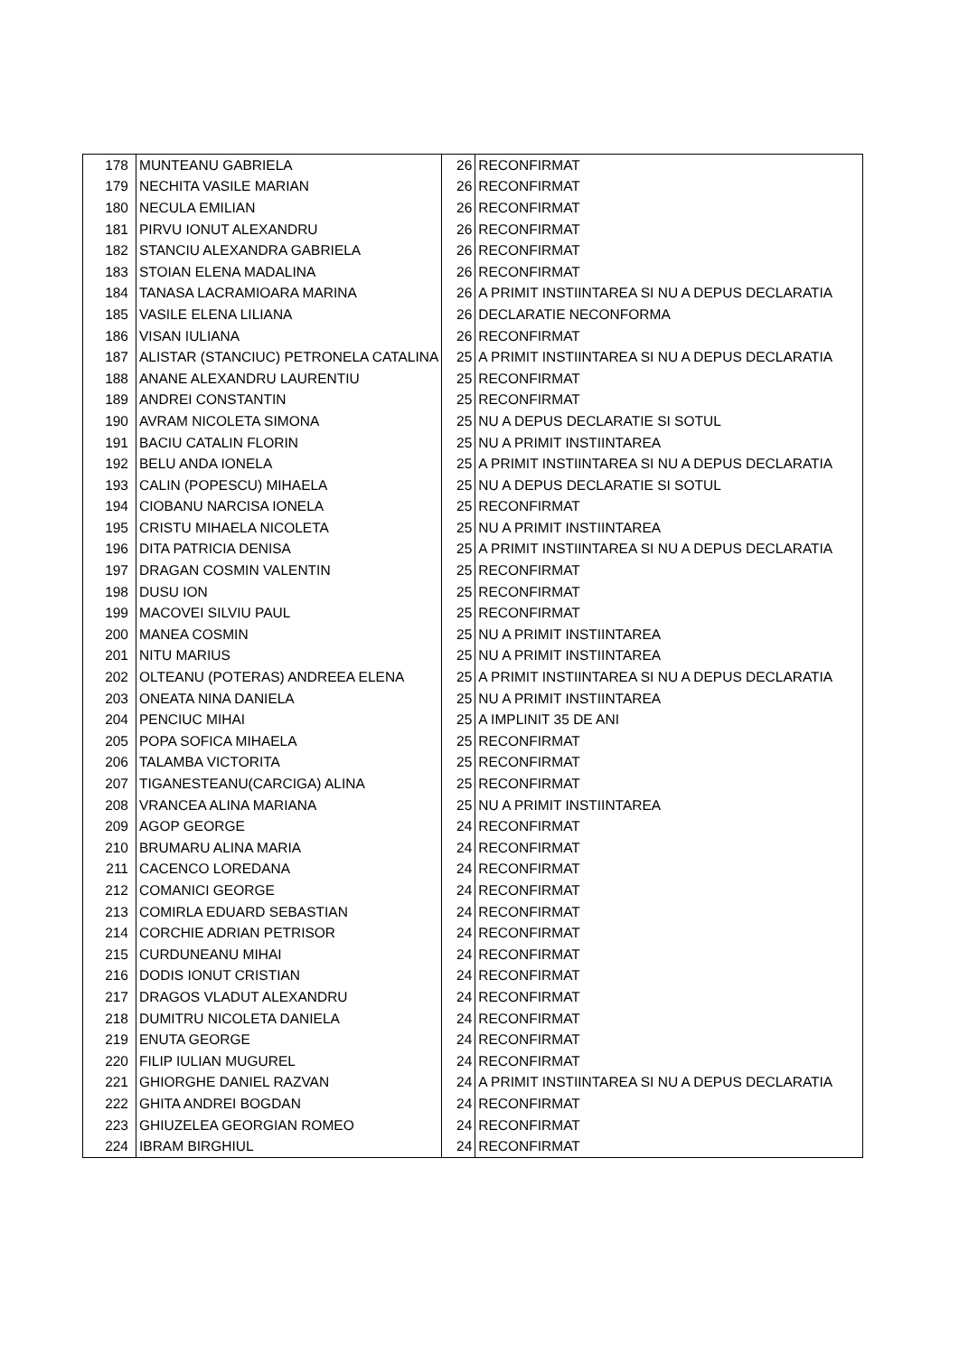| 178 | MUNTEANU GABRIELA | 26 | RECONFIRMAT |
| 179 | NECHITA VASILE MARIAN | 26 | RECONFIRMAT |
| 180 | NECULA EMILIAN | 26 | RECONFIRMAT |
| 181 | PIRVU IONUT ALEXANDRU | 26 | RECONFIRMAT |
| 182 | STANCIU ALEXANDRA GABRIELA | 26 | RECONFIRMAT |
| 183 | STOIAN ELENA MADALINA | 26 | RECONFIRMAT |
| 184 | TANASA LACRAMIOARA MARINA | 26 | A PRIMIT INSTIINTAREA SI NU A DEPUS DECLARATIA |
| 185 | VASILE ELENA LILIANA | 26 | DECLARATIE NECONFORMA |
| 186 | VISAN IULIANA | 26 | RECONFIRMAT |
| 187 | ALISTAR (STANCIUC) PETRONELA CATALINA | 25 | A PRIMIT INSTIINTAREA SI NU A DEPUS DECLARATIA |
| 188 | ANANE ALEXANDRU LAURENTIU | 25 | RECONFIRMAT |
| 189 | ANDREI CONSTANTIN | 25 | RECONFIRMAT |
| 190 | AVRAM NICOLETA SIMONA | 25 | NU A DEPUS DECLARATIE SI SOTUL |
| 191 | BACIU CATALIN FLORIN | 25 | NU A PRIMIT INSTIINTAREA |
| 192 | BELU ANDA IONELA | 25 | A PRIMIT INSTIINTAREA SI NU A DEPUS DECLARATIA |
| 193 | CALIN (POPESCU) MIHAELA | 25 | NU A DEPUS DECLARATIE SI SOTUL |
| 194 | CIOBANU NARCISA IONELA | 25 | RECONFIRMAT |
| 195 | CRISTU MIHAELA NICOLETA | 25 | NU A PRIMIT INSTIINTAREA |
| 196 | DITA PATRICIA DENISA | 25 | A PRIMIT INSTIINTAREA SI NU A DEPUS DECLARATIA |
| 197 | DRAGAN COSMIN VALENTIN | 25 | RECONFIRMAT |
| 198 | DUSU ION | 25 | RECONFIRMAT |
| 199 | MACOVEI SILVIU PAUL | 25 | RECONFIRMAT |
| 200 | MANEA COSMIN | 25 | NU A PRIMIT INSTIINTAREA |
| 201 | NITU MARIUS | 25 | NU A PRIMIT INSTIINTAREA |
| 202 | OLTEANU (POTERAS) ANDREEA ELENA | 25 | A PRIMIT INSTIINTAREA SI NU A DEPUS DECLARATIA |
| 203 | ONEATA NINA DANIELA | 25 | NU A PRIMIT INSTIINTAREA |
| 204 | PENCIUC MIHAI | 25 | A IMPLINIT 35 DE ANI |
| 205 | POPA SOFICA MIHAELA | 25 | RECONFIRMAT |
| 206 | TALAMBA VICTORITA | 25 | RECONFIRMAT |
| 207 | TIGANESTEANU(CARCIGA) ALINA | 25 | RECONFIRMAT |
| 208 | VRANCEA ALINA MARIANA | 25 | NU A PRIMIT INSTIINTAREA |
| 209 | AGOP GEORGE | 24 | RECONFIRMAT |
| 210 | BRUMARU ALINA MARIA | 24 | RECONFIRMAT |
| 211 | CACENCO LOREDANA | 24 | RECONFIRMAT |
| 212 | COMANICI GEORGE | 24 | RECONFIRMAT |
| 213 | COMIRLA EDUARD SEBASTIAN | 24 | RECONFIRMAT |
| 214 | CORCHIE ADRIAN PETRISOR | 24 | RECONFIRMAT |
| 215 | CURDUNEANU MIHAI | 24 | RECONFIRMAT |
| 216 | DODIS IONUT CRISTIAN | 24 | RECONFIRMAT |
| 217 | DRAGOS VLADUT ALEXANDRU | 24 | RECONFIRMAT |
| 218 | DUMITRU NICOLETA DANIELA | 24 | RECONFIRMAT |
| 219 | ENUTA GEORGE | 24 | RECONFIRMAT |
| 220 | FILIP IULIAN MUGUREL | 24 | RECONFIRMAT |
| 221 | GHIORGHE DANIEL RAZVAN | 24 | A PRIMIT INSTIINTAREA SI NU A DEPUS DECLARATIA |
| 222 | GHITA ANDREI BOGDAN | 24 | RECONFIRMAT |
| 223 | GHIUZELEA GEORGIAN ROMEO | 24 | RECONFIRMAT |
| 224 | IBRAM BIRGHIUL | 24 | RECONFIRMAT |